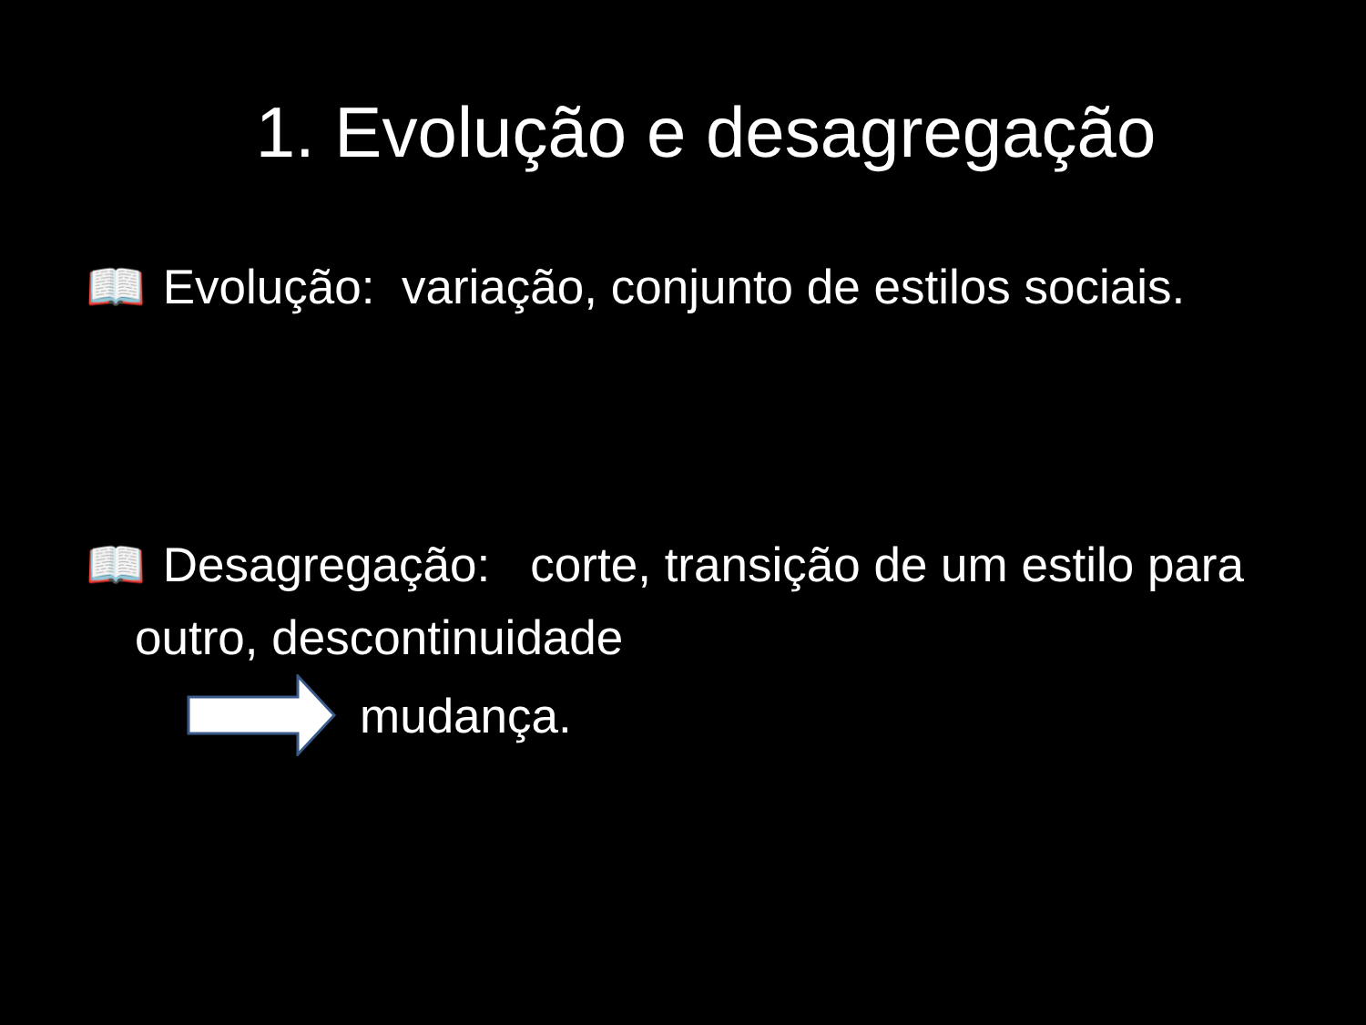1. Evolução e desagregação
📖 Evolução: variação, conjunto de estilos sociais.
📖 Desagregação: corte, transição de um estilo para outro, descontinuidade
mudança.